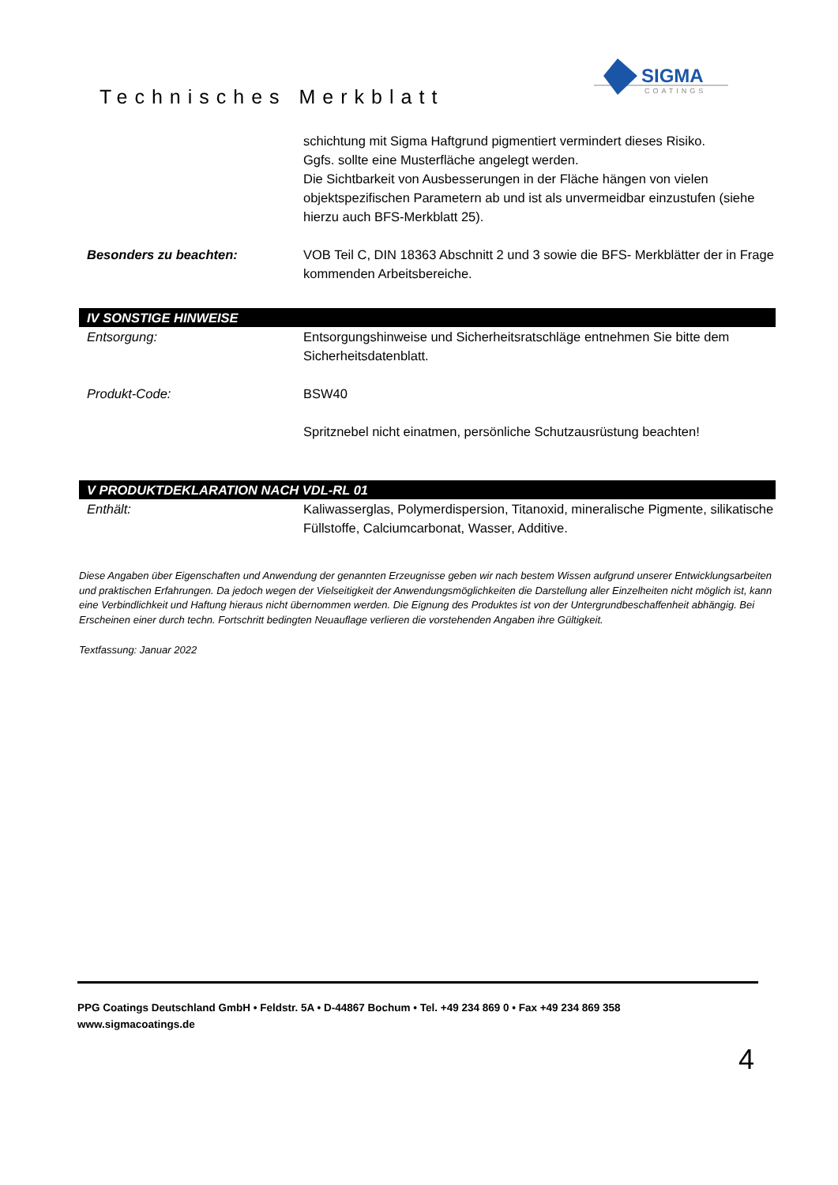Technisches Merkblatt
SIGMA
COATINGS
schichtung mit Sigma Haftgrund pigmentiert vermindert dieses Risiko.
Ggfs. sollte eine Musterfläche angelegt werden.
Die Sichtbarkeit von Ausbesserungen in der Fläche hängen von vielen objektspezifischen Parametern ab und ist als unvermeidbar einzustufen (siehe hierzu auch BFS-Merkblatt 25).
Besonders zu beachten: VOB Teil C, DIN 18363 Abschnitt 2 und 3 sowie die BFS- Merkblätter der in Frage kommenden Arbeitsbereiche.
IV SONSTIGE HINWEISE
Entsorgung: Entsorgungshinweise und Sicherheitsratschläge entnehmen Sie bitte dem Sicherheitsdatenblatt.
Produkt-Code: BSW40
Spritznebel nicht einatmen, persönliche Schutzausrüstung beachten!
V PRODUKTDEKLARATION NACH VDL-RL 01
Enthält: Kaliwasserglas, Polymerdispersion, Titanoxid, mineralische Pigmente, silikatische Füllstoffe, Calciumcarbonat, Wasser, Additive.
Diese Angaben über Eigenschaften und Anwendung der genannten Erzeugnisse geben wir nach bestem Wissen aufgrund unserer Entwicklungsarbeiten und praktischen Erfahrungen. Da jedoch wegen der Vielseitigkeit der Anwendungsmöglichkeiten die Darstellung aller Einzelheiten nicht möglich ist, kann eine Verbindlichkeit und Haftung hieraus nicht übernommen werden. Die Eignung des Produktes ist von der Untergrundbeschaffenheit abhängig. Bei Erscheinen einer durch techn. Fortschritt bedingten Neuauflage verlieren die vorstehenden Angaben ihre Gültigkeit.
Textfassung: Januar 2022
PPG Coatings Deutschland GmbH • Feldstr. 5A • D-44867 Bochum • Tel. +49 234 869 0 • Fax +49 234 869 358
www.sigmacoatings.de
4